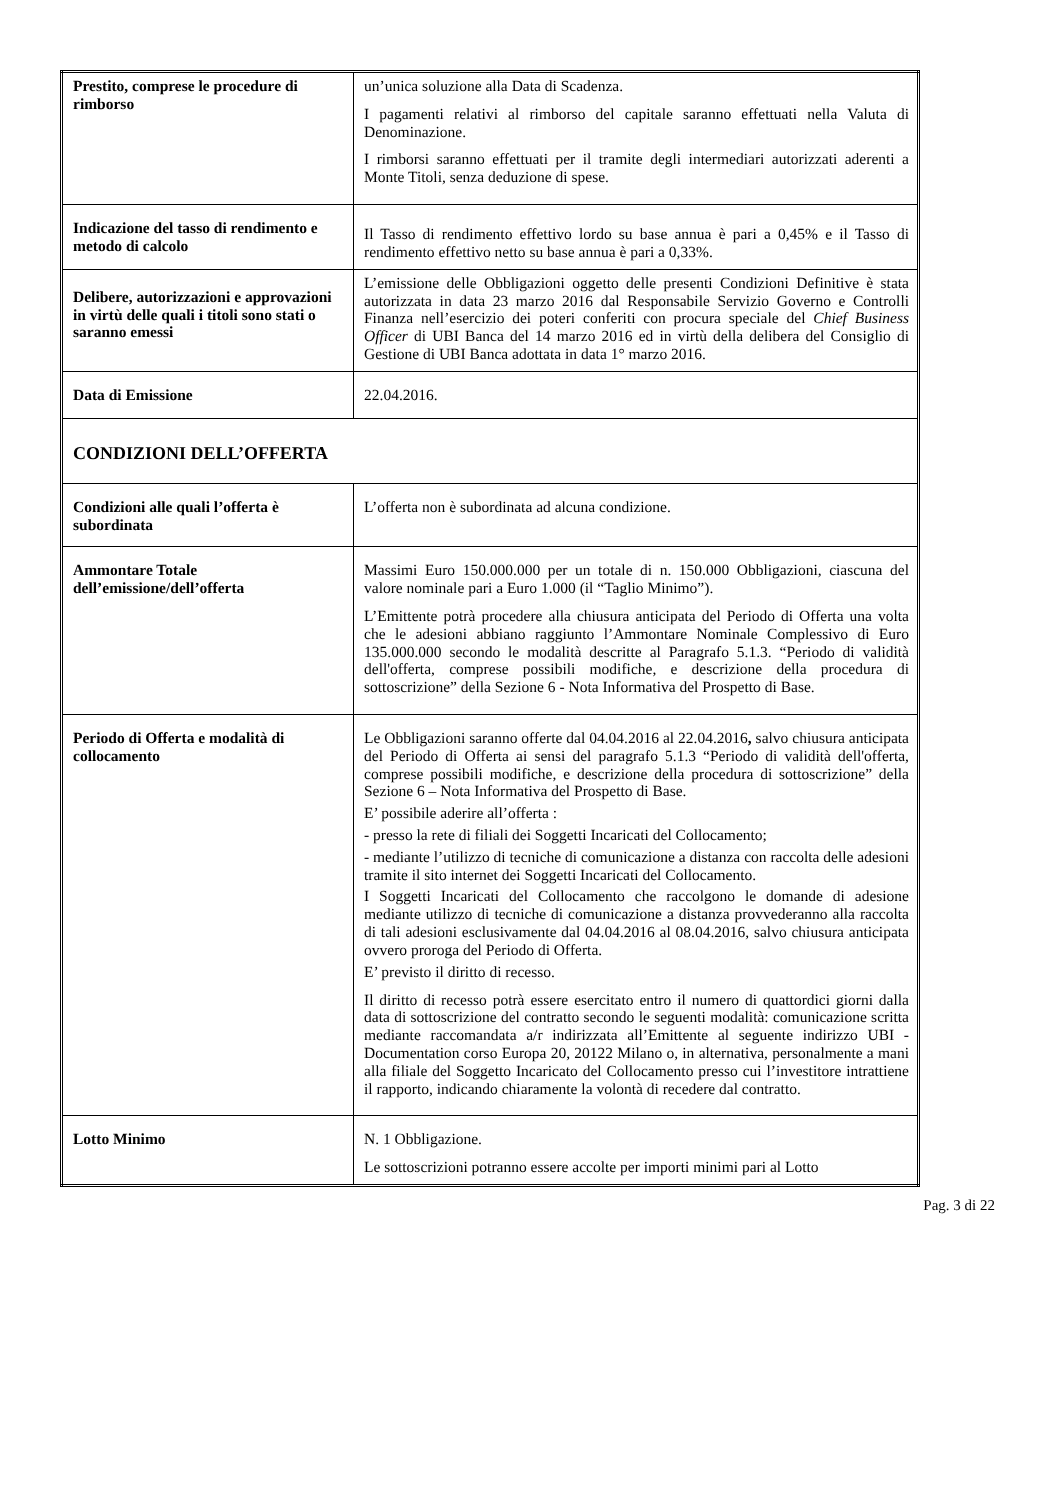| Prestito, comprese le procedure di rimborso | un’unica soluzione alla Data di Scadenza. I pagamenti relativi al rimborso del capitale saranno effettuati nella Valuta di Denominazione. I rimborsi saranno effettuati per il tramite degli intermediari autorizzati aderenti a Monte Titoli, senza deduzione di spese. |
| Indicazione del tasso di rendimento e metodo di calcolo | Il Tasso di rendimento effettivo lordo su base annua è pari a 0,45% e il Tasso di rendimento effettivo netto su base annua è pari a 0,33%. |
| Delibere, autorizzazioni e approvazioni in virtù delle quali i titoli sono stati o saranno emessi | L’emissione delle Obbligazioni oggetto delle presenti Condizioni Definitive è stata autorizzata in data 23 marzo 2016 dal Responsabile Servizio Governo e Controlli Finanza nell’esercizio dei poteri conferiti con procura speciale del Chief Business Officer di UBI Banca del 14 marzo 2016 ed in virtù della delibera del Consiglio di Gestione di UBI Banca adottata in data 1° marzo 2016. |
| Data di Emissione | 22.04.2016. |
| CONDIZIONI DELL’OFFERTA | |
| Condizioni alle quali l’offerta è subordinata | L’offerta non è subordinata ad alcuna condizione. |
| Ammontare Totale dell’emissione/dell’offerta | Massimi Euro 150.000.000 per un totale di n. 150.000 Obbligazioni, ciascuna del valore nominale pari a Euro 1.000 (il “Taglio Minimo”). L’Emittente potrà procedere alla chiusura anticipata del Periodo di Offerta una volta che le adesioni abbiano raggiunto l’Ammontare Nominale Complessivo di Euro 135.000.000 secondo le modalità descritte al Paragrafo 5.1.3. “Periodo di validità dell'offerta, comprese possibili modifiche, e descrizione della procedura di sottoscrizione” della Sezione 6 - Nota Informativa del Prospetto di Base. |
| Periodo di Offerta e modalità di collocamento | Le Obbligazioni saranno offerte dal 04.04.2016 al 22.04.2016 , salvo chiusura anticipata del Periodo di Offerta ai sensi del paragrafo 5.1.3 “Periodo di validità dell'offerta, comprese possibili modifiche, e descrizione della procedura di sottoscrizione” della Sezione 6 – Nota Informativa del Prospetto di Base. E’ possibile aderire all’offerta : - presso la rete di filiali dei Soggetti Incaricati del Collocamento; - mediante l’utilizzo di tecniche di comunicazione a distanza con raccolta delle adesioni tramite il sito internet dei Soggetti Incaricati del Collocamento. I Soggetti Incaricati del Collocamento che raccolgono le domande di adesione mediante utilizzo di tecniche di comunicazione a distanza provvederanno alla raccolta di tali adesioni esclusivamente dal 04.04.2016 al 08.04.2016, salvo chiusura anticipata ovvero proroga del Periodo di Offerta. E’ previsto il diritto di recesso. Il diritto di recesso potrà essere esercitato entro il numero di quattordici giorni dalla data di sottoscrizione del contratto secondo le seguenti modalità: comunicazione scritta mediante raccomandata a/r indirizzata all’Emittente al seguente indirizzo UBI - Documentation corso Europa 20, 20122 Milano o, in alternativa, personalmente a mani alla filiale del Soggetto Incaricato del Collocamento presso cui l’investitore intrattiene il rapporto, indicando chiaramente la volontà di recedere dal contratto. |
| Lotto Minimo | N. 1 Obbligazione. Le sottoscrizioni potranno essere accolte per importi minimi pari al Lotto |
Pag. 3 di 22